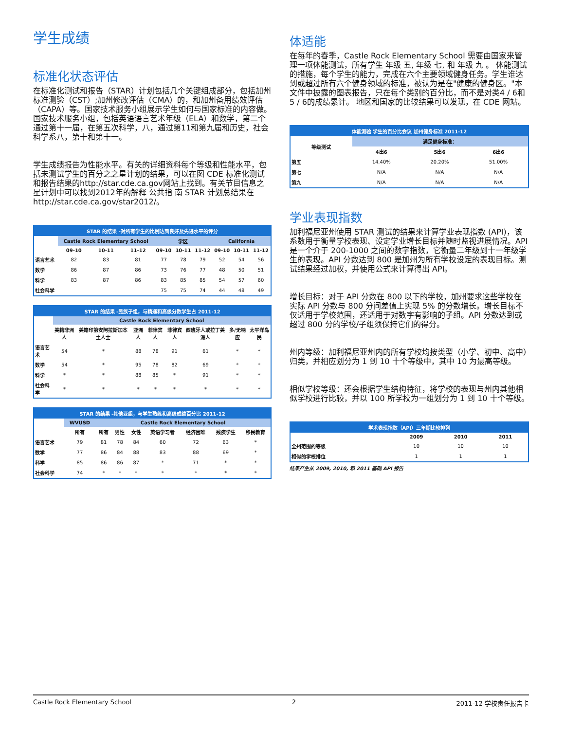学生成绩
标准化状态评估
在标准化测试和报告（STAR）计划包括几个关键组成部分，包括加州标准测验（CST）;加州修改评估（CMA）的，和加州备用绩效评估（CAPA）等。国家技术服务小组展示学生如何与国家标准的内容做。国家技术服务小组，包括英语语言艺术年级（ELA）和数学，第二个通过第十一届，在第五次科学，八，通过第11和第九届和历史，社会科学系八，第十和第十一。
学生成绩报告为性能水平。有关的详细资料每个等级和性能水平，包括未测试学生的百分之之星计划的结果，可以在图 CDE 标准化测试和报告结果的http://star.cde.ca.gov网站上找到。有关节目信息之星计划中可以找到2012年的解释 公共指 南 STAR 计划总结果在http://star.cde.ca.gov/star2012/。
| STAR 的结果 -对所有学生的比例达到良好及先进水平的评分 | | | | | | | | | |
| --- | --- | --- | --- | --- | --- | --- | --- | --- | --- |
| | Castle Rock Elementary School | | | 学区 | | | California | | |
| | 09-10 | 10-11 | 11-12 | 09-10 | 10-11 | 11-12 | 09-10 | 10-11 | 11-12 |
| 语言艺术 | 82 | 83 | 81 | 77 | 78 | 79 | 52 | 54 | 56 |
| 数学 | 86 | 87 | 86 | 73 | 76 | 77 | 48 | 50 | 51 |
| 科学 | 83 | 87 | 86 | 83 | 85 | 85 | 54 | 57 | 60 |
| 社会科学 | | | | 75 | 75 | 74 | 44 | 48 | 49 |
| STAR 的结果 -民族子组，与精通和高级分数学生占 2011-12 | | | | | | | | |
| --- | --- | --- | --- | --- | --- | --- | --- | --- |
| | Castle Rock Elementary School | | | | | | | |
| | 美籍非洲人 | 美籍印第安阿拉斯加本土人士 | 亚洲人 | 菲律宾人 | 菲律宾人 | 西班牙人或拉丁美洲人 | 多/无响应 | 太平洋岛民 |
| 语言艺术 | 54 | * | 88 | 78 | 91 | 61 | * | * |
| 数学 | 54 | * | 95 | 78 | 82 | 69 | * | * |
| 科学 | * | * | 88 | 85 | * | 91 | * | * |
| 社会科学 | * | * | * | * | * | * | * | * |
| STAR 的结果 -其他亚组，与学生熟练和高级成绩百分比 2011-12 | | | | | | | | |
| --- | --- | --- | --- | --- | --- | --- | --- | --- |
| | WVUSD | Castle Rock Elementary School | | | | | | |
| | 所有 | 所有 | 男性 | 女性 | 英语学习者 | 经济困难 | 残疾学生 | 移民教育 |
| 语言艺术 | 79 | 81 | 78 | 84 | 60 | 72 | 63 | * |
| 数学 | 77 | 86 | 84 | 88 | 83 | 88 | 69 | * |
| 科学 | 85 | 86 | 86 | 87 | * | 71 | * | * |
| 社会科学 | 74 | * | * | * | * | * | * | * |
体适能
在每年的春季，Castle Rock Elementary School 需要由国家来管理一项体能测试，所有学生 年级 五, 年级 七, 和 年级 九 。 体能测试的措施，每个学生的能力，完成在六个主要领域健身任务。学生谁达到或超过所有六个健身领域的标准，被认为是在"健康的健身区。"本文件中披露的图表报告，只在每个类别的百分比，而不是对类4 / 6和5 / 6的成绩累计。 地区和国家的比较结果可以发现，在 CDE 网站。
| 体能测验 学生的百分比会议 加州健身标准 2011-12 | | | |
| --- | --- | --- | --- |
| 等级测试 | 满足健身标准： | | |
| | 4出6 | 5出6 | 6出6 |
| 第五 | 14.40% | 20.20% | 51.00% |
| 第七 | N/A | N/A | N/A |
| 第九 | N/A | N/A | N/A |
学业表现指数
加利福尼亚州使用 STAR 测试的结果来计算学业表现指数 (API)，该系数用于衡量学校表现、设定学业增长目标并随时监视进展情况。API 是一个介于 200-1000 之间的数字指数，它衡量二年级到十一年级学生的表现。API 分数达到 800 是加州为所有学校设定的表现目标。测试结果经过加权，并使用公式来计算得出 API。
增长目标：对于 API 分数在 800 以下的学校，加州要求这些学校在实际 API 分数与 800 分间差值上实现 5% 的分数增长。增长目标不仅适用于学校范围，还适用于对数字有影响的子组。API 分数达到或超过 800 分的学校/子组须保持它们的得分。
州内等级：加利福尼亚州内的所有学校均按类型（小学、初中、高中）归类，并相应划分为 1 到 10 十个等级中，其中 10 为最高等级。
相似学校等级：还会根据学生结构特征，将学校的表现与州内其他相似学校进行比较，并以 100 所学校为一组划分为 1 到 10 十个等级。
| 学术表现指数（API）三年期比较排列 | | | |
| --- | --- | --- | --- |
| | 2009 | 2010 | 2011 |
| 全州范围的等级 | 10 | 10 | 10 |
| 相似的学校排位 | 1 | 1 | 1 |
结果产生从 2009, 2010, 和 2011 基础 API 报告
Castle Rock Elementary School 2 2011-12 学校责任报告卡